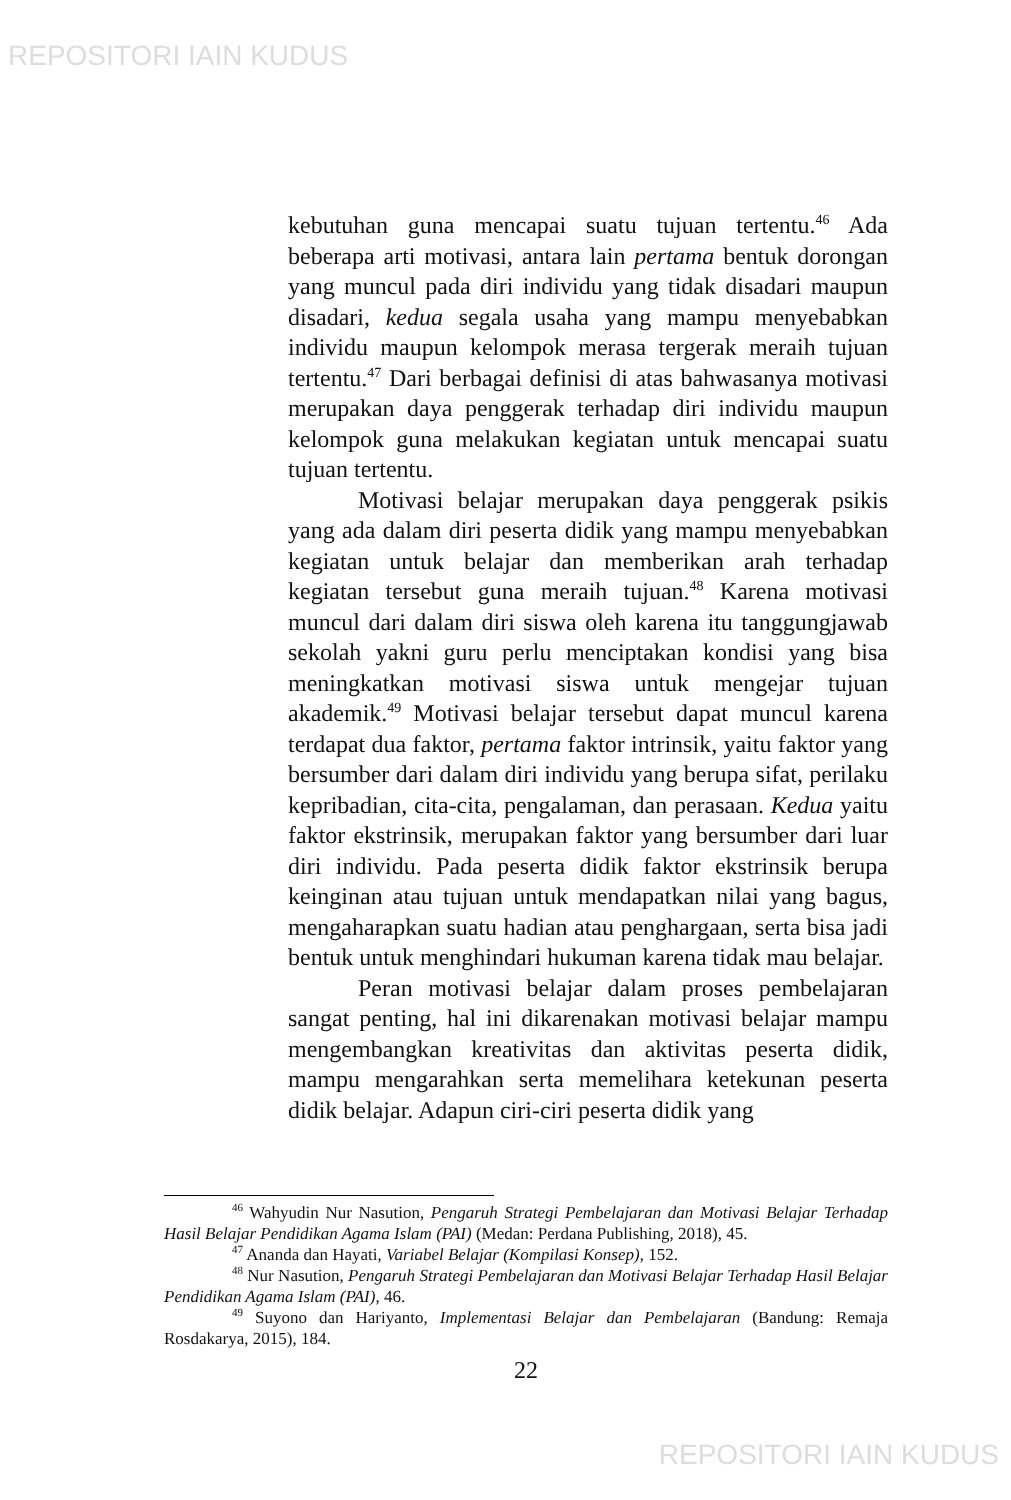REPOSITORI IAIN KUDUS
kebutuhan guna mencapai suatu tujuan tertentu.<sup>46</sup> Ada beberapa arti motivasi, antara lain pertama bentuk dorongan yang muncul pada diri individu yang tidak disadari maupun disadari, kedua segala usaha yang mampu menyebabkan individu maupun kelompok merasa tergerak meraih tujuan tertentu.<sup>47</sup> Dari berbagai definisi di atas bahwasanya motivasi merupakan daya penggerak terhadap diri individu maupun kelompok guna melakukan kegiatan untuk mencapai suatu tujuan tertentu.
Motivasi belajar merupakan daya penggerak psikis yang ada dalam diri peserta didik yang mampu menyebabkan kegiatan untuk belajar dan memberikan arah terhadap kegiatan tersebut guna meraih tujuan.<sup>48</sup> Karena motivasi muncul dari dalam diri siswa oleh karena itu tanggungjawab sekolah yakni guru perlu menciptakan kondisi yang bisa meningkatkan motivasi siswa untuk mengejar tujuan akademik.<sup>49</sup> Motivasi belajar tersebut dapat muncul karena terdapat dua faktor, pertama faktor intrinsik, yaitu faktor yang bersumber dari dalam diri individu yang berupa sifat, perilaku kepribadian, cita-cita, pengalaman, dan perasaan. Kedua yaitu faktor ekstrinsik, merupakan faktor yang bersumber dari luar diri individu. Pada peserta didik faktor ekstrinsik berupa keinginan atau tujuan untuk mendapatkan nilai yang bagus, mengaharapkan suatu hadian atau penghargaan, serta bisa jadi bentuk untuk menghindari hukuman karena tidak mau belajar.
Peran motivasi belajar dalam proses pembelajaran sangat penting, hal ini dikarenakan motivasi belajar mampu mengembangkan kreativitas dan aktivitas peserta didik, mampu mengarahkan serta memelihara ketekunan peserta didik belajar. Adapun ciri-ciri peserta didik yang
<sup>46</sup> Wahyudin Nur Nasution, Pengaruh Strategi Pembelajaran dan Motivasi Belajar Terhadap Hasil Belajar Pendidikan Agama Islam (PAI) (Medan: Perdana Publishing, 2018), 45.
<sup>47</sup> Ananda dan Hayati, Variabel Belajar (Kompilasi Konsep), 152.
<sup>48</sup> Nur Nasution, Pengaruh Strategi Pembelajaran dan Motivasi Belajar Terhadap Hasil Belajar Pendidikan Agama Islam (PAI), 46.
<sup>49</sup> Suyono dan Hariyanto, Implementasi Belajar dan Pembelajaran (Bandung: Remaja Rosdakarya, 2015), 184.
22
REPOSITORI IAIN KUDUS